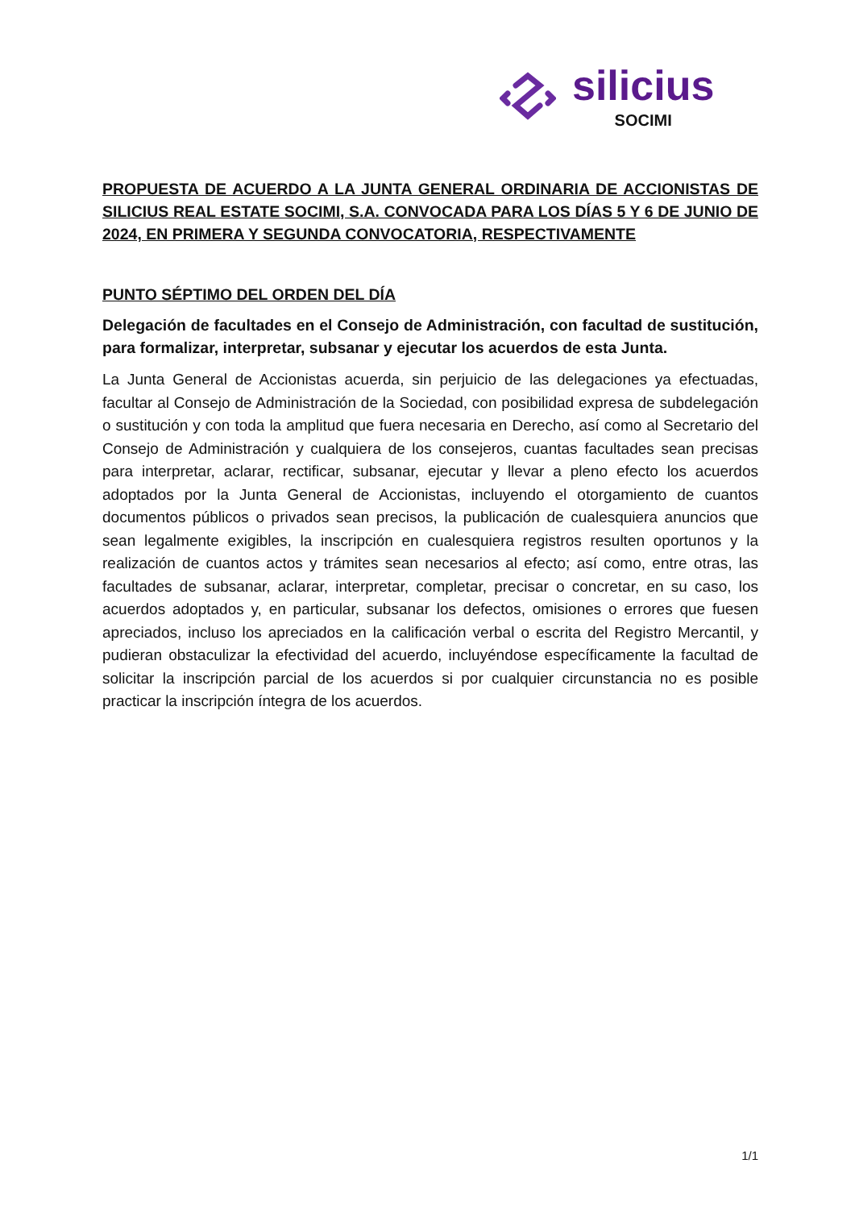silicius
SOCIMI
PROPUESTA DE ACUERDO A LA JUNTA GENERAL ORDINARIA DE ACCIONISTAS DE SILICIUS REAL ESTATE SOCIMI, S.A. CONVOCADA PARA LOS DÍAS 5 Y 6 DE JUNIO DE 2024, EN PRIMERA Y SEGUNDA CONVOCATORIA, RESPECTIVAMENTE
PUNTO SÉPTIMO DEL ORDEN DEL DÍA
Delegación de facultades en el Consejo de Administración, con facultad de sustitución, para formalizar, interpretar, subsanar y ejecutar los acuerdos de esta Junta.
La Junta General de Accionistas acuerda, sin perjuicio de las delegaciones ya efectuadas, facultar al Consejo de Administración de la Sociedad, con posibilidad expresa de subdelegación o sustitución y con toda la amplitud que fuera necesaria en Derecho, así como al Secretario del Consejo de Administración y cualquiera de los consejeros, cuantas facultades sean precisas para interpretar, aclarar, rectificar, subsanar, ejecutar y llevar a pleno efecto los acuerdos adoptados por la Junta General de Accionistas, incluyendo el otorgamiento de cuantos documentos públicos o privados sean precisos, la publicación de cualesquiera anuncios que sean legalmente exigibles, la inscripción en cualesquiera registros resulten oportunos y la realización de cuantos actos y trámites sean necesarios al efecto; así como, entre otras, las facultades de subsanar, aclarar, interpretar, completar, precisar o concretar, en su caso, los acuerdos adoptados y, en particular, subsanar los defectos, omisiones o errores que fuesen apreciados, incluso los apreciados en la calificación verbal o escrita del Registro Mercantil, y pudieran obstaculizar la efectividad del acuerdo, incluyéndose específicamente la facultad de solicitar la inscripción parcial de los acuerdos si por cualquier circunstancia no es posible practicar la inscripción íntegra de los acuerdos.
1/1